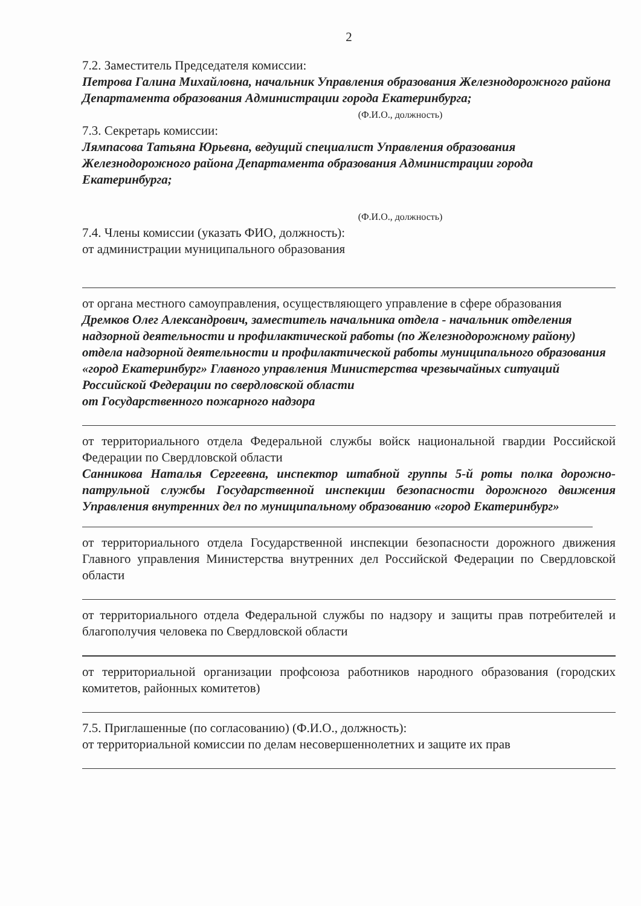2
7.2. Заместитель Председателя комиссии:
Петрова Галина Михайловна, начальник Управления образования Железнодорожного района Департамента образования Администрации города Екатеринбурга;
(Ф.И.О., должность)
7.3. Секретарь комиссии:
Лямпасова Татьяна Юрьевна, ведущий специалист Управления образования Железнодорожного района Департамента образования Администрации города Екатеринбурга;
(Ф.И.О., должность)
7.4. Члены комиссии (указать ФИО, должность):
от администрации муниципального образования
от органа местного самоуправления, осуществляющего управление в сфере образования
Дремков Олег Александрович, заместитель начальника отдела - начальник отделения надзорной деятельности и профилактической работы (по Железнодорожному району) отдела надзорной деятельности и профилактической работы муниципального образования «город Екатеринбург» Главного управления Министерства чрезвычайных ситуаций Российской Федерации по свердловской области
от Государственного пожарного надзора
от территориального отдела Федеральной службы войск национальной гвардии Российской Федерации по Свердловской области
Санникова Наталья Сергеевна, инспектор штабной группы 5-й роты полка дорожно-патрульной службы Государственной инспекции безопасности дорожного движения Управления внутренних дел по муниципальному образованию «город Екатеринбург»
от территориального отдела Государственной инспекции безопасности дорожного движения Главного управления Министерства внутренних дел Российской Федерации по Свердловской области
от территориального отдела Федеральной службы по надзору и защиты прав потребителей и благополучия человека по Свердловской области
от территориальной организации профсоюза работников народного образования (городских комитетов, районных комитетов)
7.5. Приглашенные (по согласованию) (Ф.И.О., должность):
от территориальной комиссии по делам несовершеннолетних и защите их прав